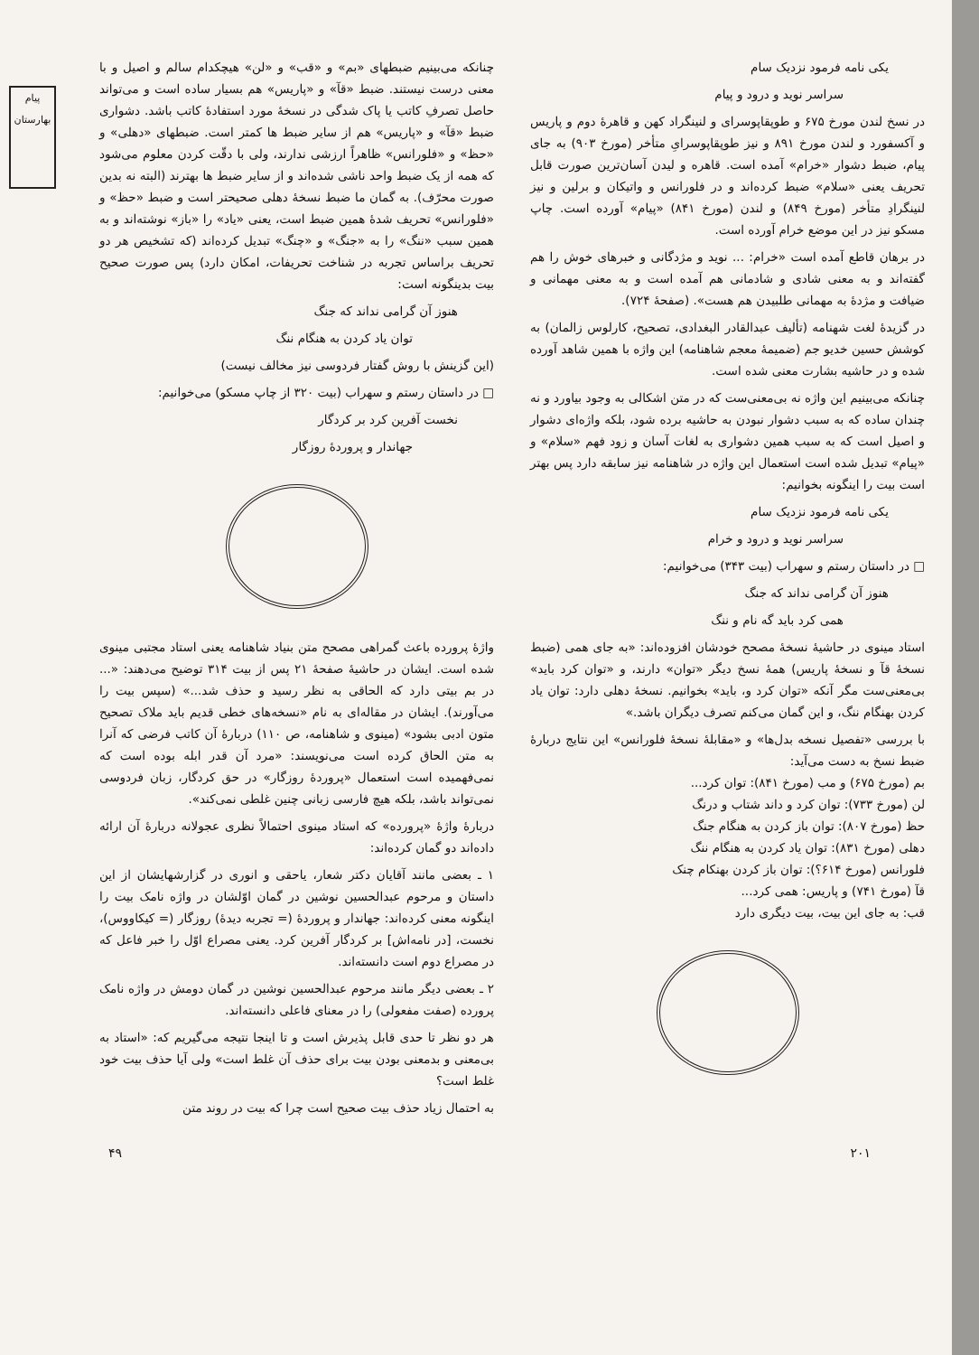پیام بهارستان
یکی نامه فرمود نزدیک سام
سراسر نوید و درود و پیام
در نسخ لندن مورخ ۶۷۵ و طوپقاپوسرای و لنینگراد کهن و قاهرهٔ دوم و پاریس و آکسفورد و لندن مورخ ۸۹۱ و نیز طوپقاپوسرایِ متأخر (مورخ ۹۰۳) به جای پیام، ضبط دشوار «خرام» آمده است. قاهره و لیدن آسان‌ترین صورت قابل تحریف یعنی «سلام» ضبط کرده‌اند و در فلورانس و واتیکان و برلین و نیز لنینگرادِ متأخر (مورخ ۸۴۹) و لندن (مورخ ۸۴۱) «پیام» آورده است. چاپ مسکو نیز در این موضع خرام آورده است.
در برهان قاطع آمده است «خرام: ... نوید و مژدگانی و خبرهای خوش را هم گفته‌اند و به معنی شادی و شادمانی هم آمده است و به معنی مهمانی و ضیافت و مژدهٔ به مهمانی طلبیدن هم هست». (صفحهٔ ۷۲۴).
در گزیدهٔ لغت شهنامه (تألیف عبدالقادر البغدادی، تصحیح، کارلوس زالمان) به کوشش حسین خدیو جم (ضمیمهٔ معجم شاهنامه) این واژه با همین شاهد آورده شده و در حاشیه بشارت معنی شده است.
چنانکه می‌بینیم این واژه نه بی‌معنی‌ست که در متن اشکالی به وجود بیاورد و نه چندان ساده که به سبب دشوار نبودن به حاشیه برده شود، بلکه واژه‌ای دشوار و اصیل است که به سبب همین دشواری به لغات آسان و زود فهم «سلام» و «پیام» تبدیل شده است استعمال این واژه در شاهنامه نیز سابقه دارد پس بهتر است بیت را اینگونه بخوانیم:
یکی نامه فرمود نزدیک سام
سراسر نوید و درود و خرام
□ در داستان رستم و سهراب (بیت ۳۴۳) می‌خوانیم:
هنوز آن گرامی نداند که جنگ
همی کرد باید گه نام و ننگ
استاد مینوی در حاشیهٔ نسخهٔ مصحح خودشان افزوده‌اند: «به جای همی (ضبط نسخهٔ قآ و نسخهٔ پاریس) همهٔ نسخ دیگر «توان» دارند، و «توان کرد باید» بی‌معنی‌ست مگر آنکه «توان کرد و، باید» بخوانیم. نسخهٔ دهلی دارد: توان یاد کردن بهنگام ننگ، و این گمان می‌کنم تصرف دیگران باشد.»
با بررسی «تفصیل نسخه بدل‌ها» و «مقابلهٔ نسخهٔ فلورانس» این نتایج دربارهٔ ضبط نسخ به دست می‌آید:
بم (مورخ ۶۷۵) و مب (مورخ ۸۴۱): توان کرد...
لن (مورخ ۷۳۳): توان کرد و داند شتاب و درنگ
حظ (مورخ ۸۰۷): توان باز کردن به هنگام جنگ
دهلی (مورخ ۸۳۱): توان یاد کردن به هنگام ننگ
فلورانس (مورخ ۶۱۴؟): توان باز کردن بهنکام چنک
قآ (مورخ ۷۴۱) و پاریس: همی کرد...
قب: به جای این بیت، بیت دیگری دارد
چنانکه می‌بینیم ضبطهای «بم» و «قب» و «لن» هیچکدام سالم و اصیل و با معنی درست نیستند. ضبط «قآ» و «پاریس» هم بسیار ساده است و می‌تواند حاصل تصرفِ کاتب یا پاک شدگی در نسخهٔ مورد استفادهٔ کاتب باشد. دشواری ضبط «قآ» و «پاریس» هم از سایر ضبط ها کمتر است. ضبطهای «دهلی» و «حظ» و «فلورانس» ظاهراً ارزشی ندارند، ولی با دقّت کردن معلوم می‌شود که همه از یک ضبط واحد ناشی شده‌اند و از سایر ضبط ها بهترند (البته نه بدین صورت محرّف). به گمان ما ضبط نسخهٔ دهلی صحیحتر است و ضبط «حظ» و «فلورانس» تحریف شدهٔ همین ضبط است، یعنی «یاد» را «باز» نوشته‌اند و به همین سبب «ننگ» را به «جنگ» و «چنگ» تبدیل کرده‌اند (که تشخیص هر دو تحریف براساس تجربه در شناخت تحریفات، امکان دارد) پس صورت صحیح بیت بدینگونه است:
هنوز آن گرامی نداند که جنگ
توان یاد کردن به هنگام ننگ
(این گزینش با روش گفتار فردوسی نیز مخالف نیست)
□ در داستان رستم و سهراب (بیت ۳۲۰ از چاپ مسکو) می‌خوانیم:
نخست آفرین کرد بر کردگار
جهاندار و پروردهٔ روزگار
واژهٔ پرورده باعث گمراهی مصحح متن بنیاد شاهنامه یعنی استاد مجتبی مینوی شده است. ایشان در حاشیهٔ صفحهٔ ۲۱ پس از بیت ۳۱۴ توضیح می‌دهند: «... در بم بیتی دارد که الحاقی به نظر رسید و حذف شد...» (سپس بیت را می‌آورند). ایشان در مقاله‌ای به نام «نسخه‌های خطی قدیم باید ملاک تصحیح متون ادبی بشود» (مینوی و شاهنامه، ص ۱۱۰) دربارهٔ آن کاتب فرضی که آنرا به متن الحاق کرده است می‌نویسند: «مرد آن قدر ابله بوده است که نمی‌فهمیده است استعمال «پروردهٔ روزگار» در حق کردگار، زبان فردوسی نمی‌تواند باشد، بلکه هیچ فارسی زبانی چنین غلطی نمی‌کند».
دربارهٔ واژهٔ «پرورده» که استاد مینوی احتمالاً نظری عجولانه دربارهٔ آن ارائه داده‌اند دو گمان کرده‌اند:
۱ ـ بعضی مانند آقایان دکتر شعار، یاحقی و انوری در گزارشهایشان از این داستان و مرحوم عبدالحسین نوشین در گمان اوّلشان در واژه نامک بیت را اینگونه معنی کرده‌اند: جهاندار و پروردهٔ (= تجربه دیدهٔ) روزگار (= کیکاووس)، نخست، [در نامه‌اش] بر کردگار آفرین کرد. یعنی مصراع اوّل را خبر فاعل که در مصراع دوم است دانسته‌اند.
۲ ـ بعضی دیگر مانند مرحوم عبدالحسین نوشین در گمان دومش در واژه نامک پرورده (صفت مفعولی) را در معنای فاعلی دانسته‌اند.
هر دو نظر تا حدی قابل پذیرش است و تا اینجا نتیجه می‌گیریم که: «استاد به بی‌معنی و بدمعنی بودن بیت برای حذف آن غلط است» ولی آیا حذف بیت خود غلط است؟
به احتمال زیاد حذف بیت صحیح است چرا که بیت در روند متن
۲۰۱ ۴۹